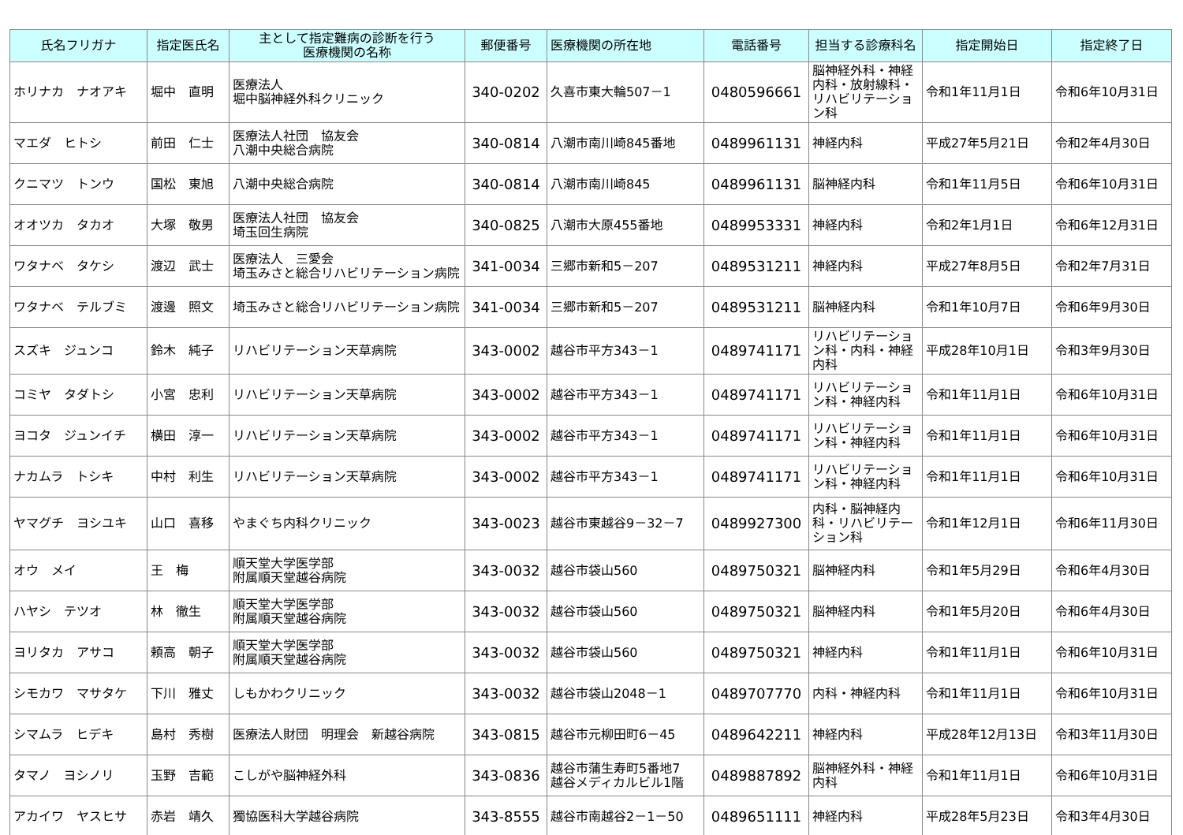| 氏名フリガナ | 指定医氏名 | 主として指定難病の診断を行う 医療機関の名称 | 郵便番号 | 医療機関の所在地 | 電話番号 | 担当する診療科名 | 指定開始日 | 指定終了日 |
| --- | --- | --- | --- | --- | --- | --- | --- | --- |
| ホリナカ ナオアキ | 堀中 直明 | 医療法人 堀中脳神経外科クリニック | 340-0202 | 久喜市東大輪507－1 | 0480596661 | 脳神経外科・神経内科・放射線科・リハビリテーション科 | 令和1年11月1日 | 令和6年10月31日 |
| マエダ ヒトシ | 前田 仁士 | 医療法人社団 協友会 八潮中央総合病院 | 340-0814 | 八潮市南川崎845番地 | 0489961131 | 神経内科 | 平成27年5月21日 | 令和2年4月30日 |
| クニマツ トンウ | 国松 東旭 | 八潮中央総合病院 | 340-0814 | 八潮市南川崎845 | 0489961131 | 脳神経内科 | 令和1年11月5日 | 令和6年10月31日 |
| オオツカ タカオ | 大塚 敬男 | 医療法人社団 協友会 埼玉回生病院 | 340-0825 | 八潮市大原455番地 | 0489953331 | 神経内科 | 令和2年1月1日 | 令和6年12月31日 |
| ワタナベ タケシ | 渡辺 武士 | 医療法人 三愛会 埼玉みさと総合リハビリテーション病院 | 341-0034 | 三郷市新和5－207 | 0489531211 | 神経内科 | 平成27年8月5日 | 令和2年7月31日 |
| ワタナベ テルブミ | 渡邊 照文 | 埼玉みさと総合リハビリテーション病院 | 341-0034 | 三郷市新和5－207 | 0489531211 | 脳神経内科 | 令和1年10月7日 | 令和6年9月30日 |
| スズキ ジュンコ | 鈴木 純子 | リハビリテーション天草病院 | 343-0002 | 越谷市平方343－1 | 0489741171 | リハビリテーション科・内科・神経内科 | 平成28年10月1日 | 令和3年9月30日 |
| コミヤ タダトシ | 小宮 忠利 | リハビリテーション天草病院 | 343-0002 | 越谷市平方343－1 | 0489741171 | リハビリテーション科・神経内科 | 令和1年11月1日 | 令和6年10月31日 |
| ヨコタ ジュンイチ | 横田 淳一 | リハビリテーション天草病院 | 343-0002 | 越谷市平方343－1 | 0489741171 | リハビリテーション科・神経内科 | 令和1年11月1日 | 令和6年10月31日 |
| ナカムラ トシキ | 中村 利生 | リハビリテーション天草病院 | 343-0002 | 越谷市平方343－1 | 0489741171 | リハビリテーション科・神経内科 | 令和1年11月1日 | 令和6年10月31日 |
| ヤマグチ ヨシユキ | 山口 喜移 | やまぐち内科クリニック | 343-0023 | 越谷市東越谷9－32－7 | 0489927300 | 内科・脳神経内科・リハビリテーション科 | 令和1年12月1日 | 令和6年11月30日 |
| オウ メイ | 王 梅 | 順天堂大学医学部 附属順天堂越谷病院 | 343-0032 | 越谷市袋山560 | 0489750321 | 脳神経内科 | 令和1年5月29日 | 令和6年4月30日 |
| ハヤシ テツオ | 林 徹生 | 順天堂大学医学部 附属順天堂越谷病院 | 343-0032 | 越谷市袋山560 | 0489750321 | 脳神経内科 | 令和1年5月20日 | 令和6年4月30日 |
| ヨリタカ アサコ | 頼高 朝子 | 順天堂大学医学部 附属順天堂越谷病院 | 343-0032 | 越谷市袋山560 | 0489750321 | 神経内科 | 令和1年11月1日 | 令和6年10月31日 |
| シモカワ マサタケ | 下川 雅丈 | しもかわクリニック | 343-0032 | 越谷市袋山2048－1 | 0489707770 | 内科・神経内科 | 令和1年11月1日 | 令和6年10月31日 |
| シマムラ ヒデキ | 島村 秀樹 | 医療法人財団 明理会 新越谷病院 | 343-0815 | 越谷市元柳田町6－45 | 0489642211 | 神経内科 | 平成28年12月13日 | 令和3年11月30日 |
| タマノ ヨシノリ | 玉野 吉範 | こしがや脳神経外科 | 343-0836 | 越谷市蒲生寿町5番地7 越谷メディカルビル1階 | 0489887892 | 脳神経外科・神経内科 | 令和1年11月1日 | 令和6年10月31日 |
| アカイワ ヤスヒサ | 赤岩 靖久 | 獨協医科大学越谷病院 | 343-8555 | 越谷市南越谷2－1－50 | 0489651111 | 神経内科 | 平成28年5月23日 | 令和3年4月30日 |